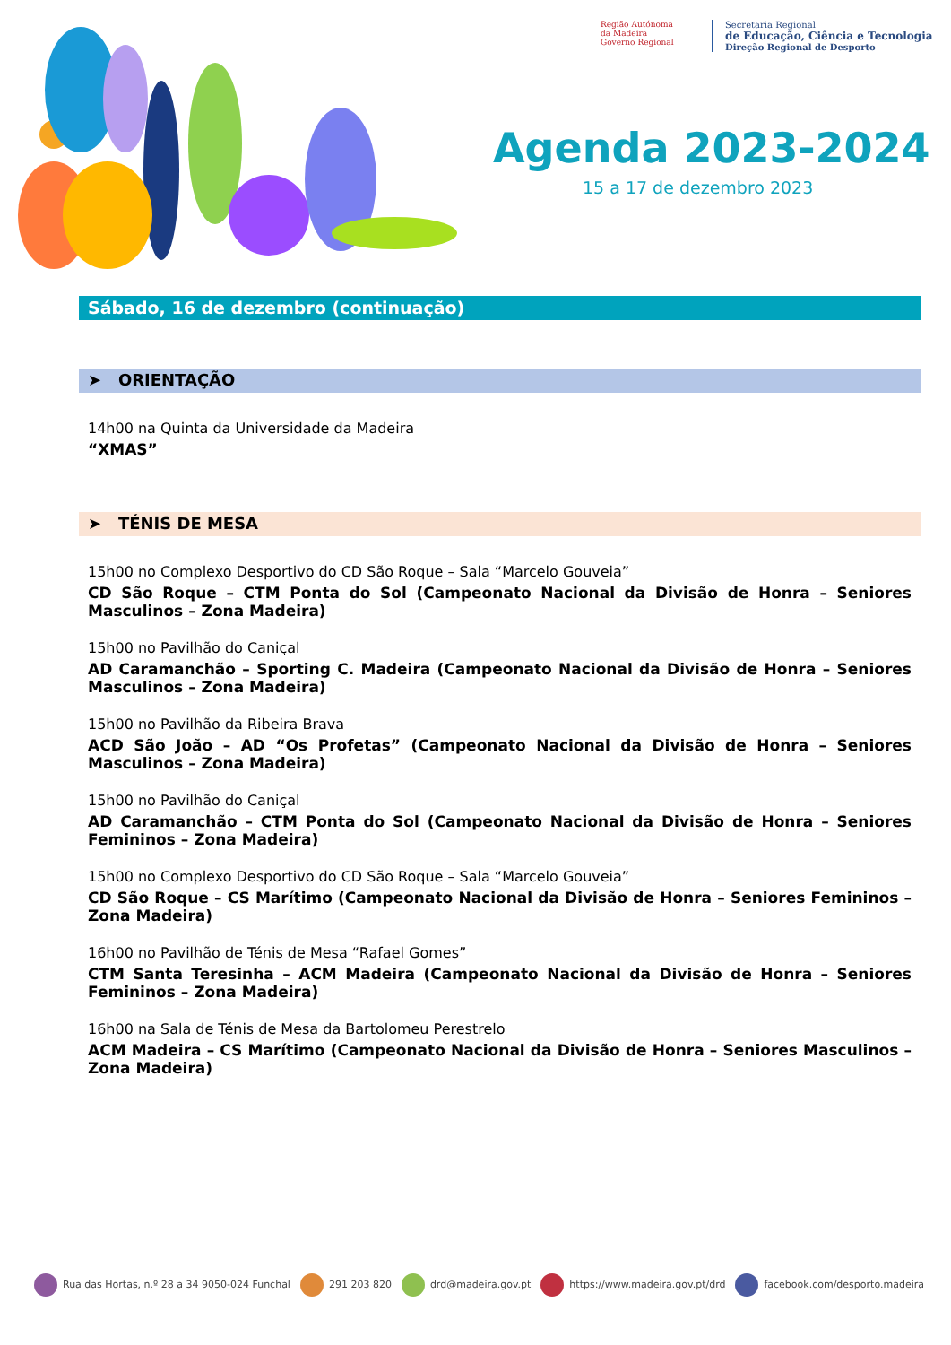Região Autónoma
da Madeira
Governo Regional
Secretaria Regional
de Educação, Ciência e Tecnologia
Direção Regional de Desporto
Agenda 2023-2024
15 a 17 de dezembro 2023
Sábado, 16 de dezembro (continuação)
➤ ORIENTAÇÃO
14h00 na Quinta da Universidade da Madeira
“XMAS”
➤ TÉNIS DE MESA
15h00 no Complexo Desportivo do CD São Roque – Sala “Marcelo Gouveia”
CD São Roque – CTM Ponta do Sol (Campeonato Nacional da Divisão de Honra – Seniores Masculinos – Zona Madeira)
15h00 no Pavilhão do Caniçal
AD Caramanchão – Sporting C. Madeira (Campeonato Nacional da Divisão de Honra – Seniores Masculinos – Zona Madeira)
15h00 no Pavilhão da Ribeira Brava
ACD São João – AD “Os Profetas” (Campeonato Nacional da Divisão de Honra – Seniores Masculinos – Zona Madeira)
15h00 no Pavilhão do Caniçal
AD Caramanchão – CTM Ponta do Sol (Campeonato Nacional da Divisão de Honra – Seniores Femininos – Zona Madeira)
15h00 no Complexo Desportivo do CD São Roque – Sala “Marcelo Gouveia”
CD São Roque – CS Marítimo (Campeonato Nacional da Divisão de Honra – Seniores Femininos – Zona Madeira)
16h00 no Pavilhão de Ténis de Mesa “Rafael Gomes”
CTM Santa Teresinha – ACM Madeira (Campeonato Nacional da Divisão de Honra – Seniores Femininos – Zona Madeira)
16h00 na Sala de Ténis de Mesa da Bartolomeu Perestrelo
ACM Madeira – CS Marítimo (Campeonato Nacional da Divisão de Honra – Seniores Masculinos – Zona Madeira)
Rua das Hortas, n.º 28 a 34 9050-024 Funchal 291 203 820 drd@madeira.gov.pt https://www.madeira.gov.pt/drd facebook.com/desporto.madeira